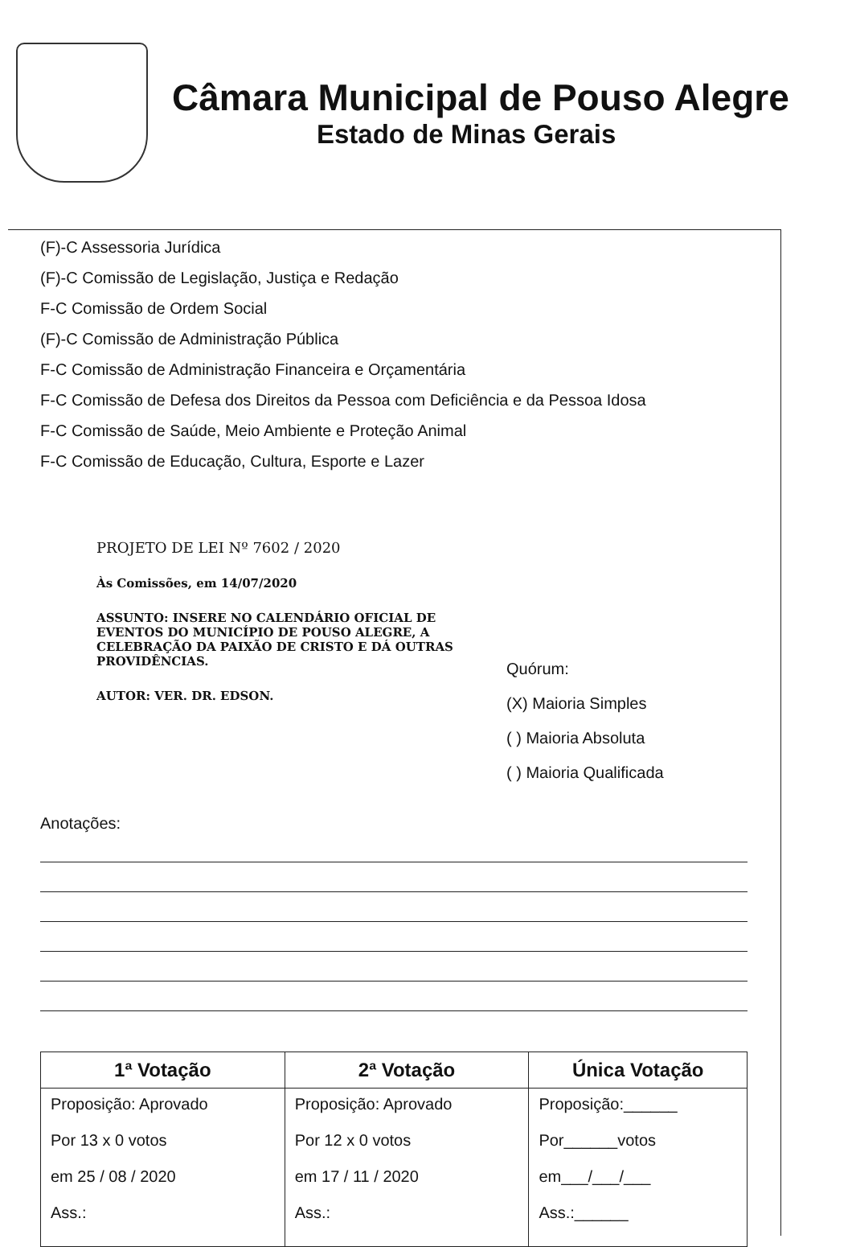Câmara Municipal de Pouso Alegre
Estado de Minas Gerais
(F)-C Assessoria Jurídica
(F)-C Comissão de Legislação, Justiça e Redação
F-C Comissão de Ordem Social
(F)-C Comissão de Administração Pública
F-C Comissão de Administração Financeira e Orçamentária
F-C Comissão de Defesa dos Direitos da Pessoa com Deficiência e da Pessoa Idosa
F-C Comissão de Saúde, Meio Ambiente e Proteção Animal
F-C Comissão de Educação, Cultura, Esporte e Lazer
PROJETO DE LEI Nº 7602 / 2020
Às Comissões, em 14/07/2020
ASSUNTO: INSERE NO CALENDÁRIO OFICIAL DE EVENTOS DO MUNICÍPIO DE POUSO ALEGRE, A CELEBRAÇÃO DA PAIXÃO DE CRISTO E DÁ OUTRAS PROVIDÊNCIAS.
AUTOR: VER. DR. EDSON.
Quórum:
(X) Maioria Simples
( ) Maioria Absoluta
( ) Maioria Qualificada
Anotações:
| 1ª Votação | 2ª Votação | Única Votação |
| --- | --- | --- |
| Proposição: Aprovado Por 13 x 0 votos em 25 / 08 / 2020 Ass.: | Proposição: Aprovado Por 12 x 0 votos em 17 / 11 / 2020 Ass.: | Proposição:______ Por______votos em___/___/___ Ass.:______ |